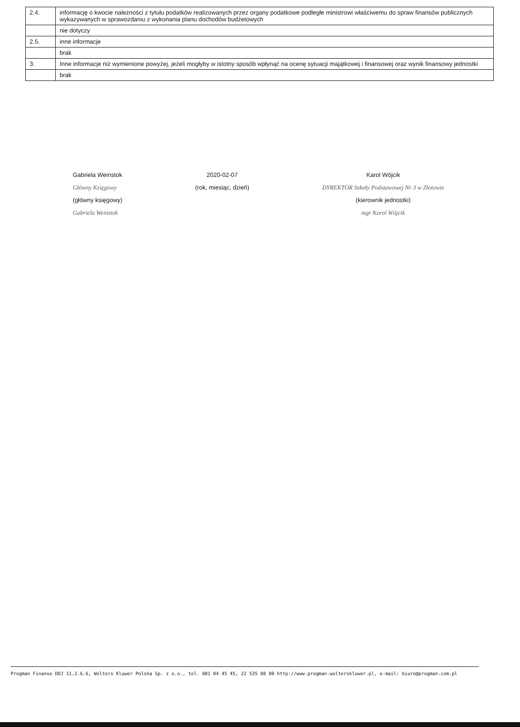| 2.4. | informację o kwocie należności z tytułu podatków realizowanych przez organy podatkowe podległe ministrowi właściwemu do spraw finansów publicznych wykazywanych w sprawozdaniu z wykonania planu dochodów budżetowych |
| | nie dotyczy |
| 2.5. | inne informacje |
| | brak |
| 3. | Inne informacje niż wymienione powyżej, jeżeli mogłyby w istotny sposób wpłynąć na ocenę sytuacji majątkowej i finansowej oraz wynik finansowy jednostki |
| | brak |
Gabriela Weinstok
Główny Księgowy
(główny księgowy)
Gabriela Weinstok
2020-02-07
(rok, miesiąc, dzień)
Karol Wójcik
DYREKTOR Szkoły Podstawowej Nr 3 w Złotowie
(kierownik jednostki)
mgr Karol Wójcik
Progman Finanse DDJ 11.2.6.6, Wolters Kluwer Polska Sp. z o.o., tel. 801 04 45 45, 22 535 88 00 http://www.progman.wolterskluwer.pl, e-mail: biuro@progman.com.pl